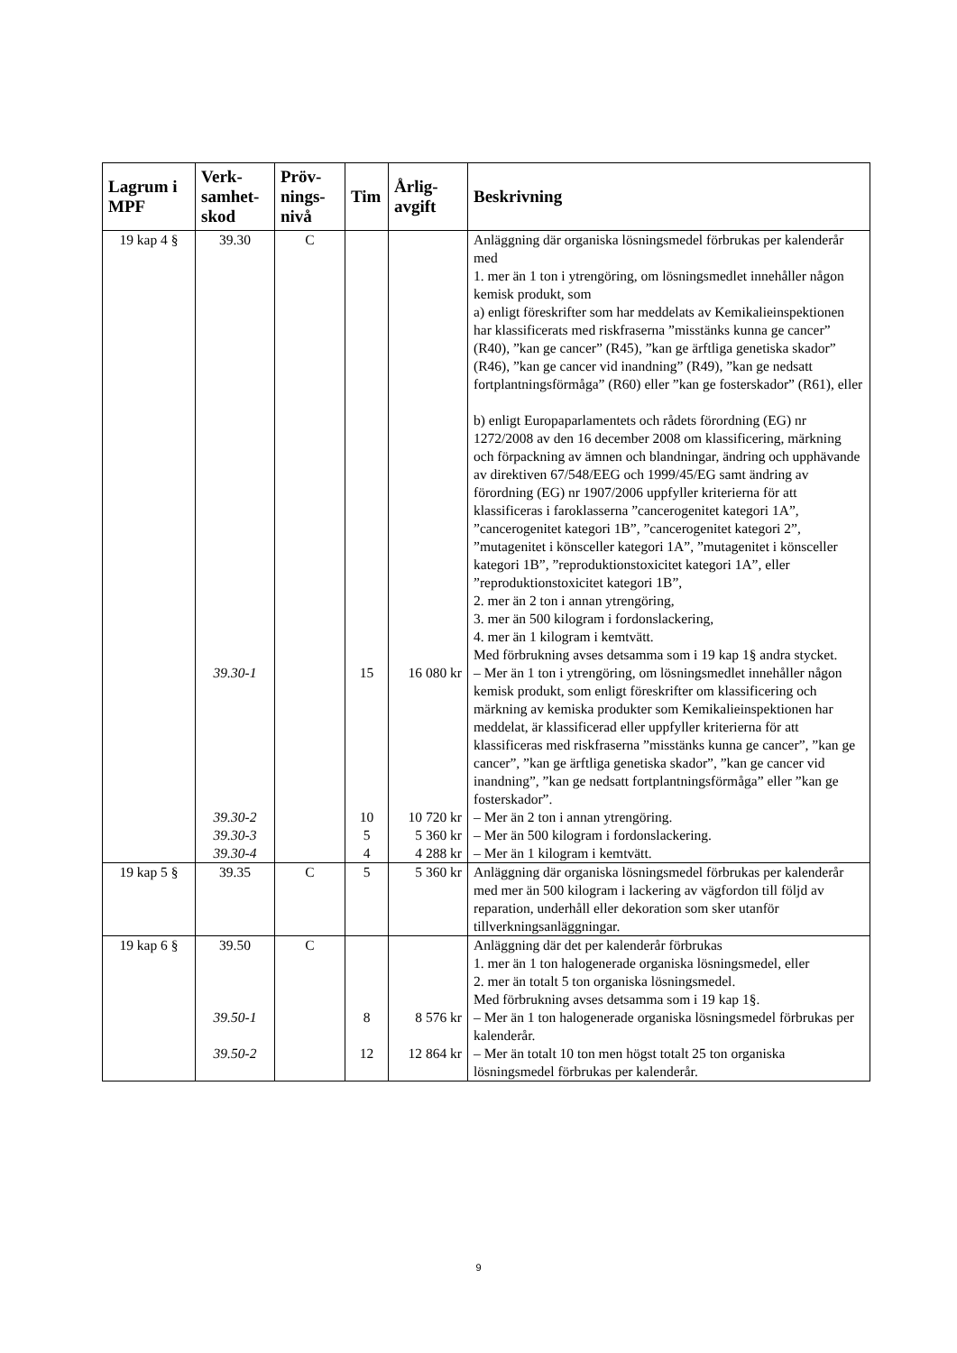| Lagrum i MPF | Verk-samhet-skod | Pröv-nings-nivå | Tim | Årlig-avgift | Beskrivning |
| --- | --- | --- | --- | --- | --- |
| 19 kap 4 § | 39.30 | C | | | Anläggning där organiska lösningsmedel förbrukas per kalenderår med 1. mer än 1 ton i ytrengöring, om lösningsmedlet innehåller någon kemisk produkt, som a) enligt föreskrifter som har meddelats av Kemikalieinspektionen har klassificerats med riskfraserna ”misstänks kunna ge cancer” (R40), ”kan ge cancer” (R45), ”kan ge ärftliga genetiska skador” (R46), ”kan ge cancer vid inandning” (R49), ”kan ge nedsatt fortplantningsförmåga” (R60) eller ”kan ge fosterskador” (R61), eller b) enligt Europaparlamentets och rådets förordning (EG) nr 1272/2008 av den 16 december 2008 om klassificering, märkning och förpackning av ämnen och blandningar, ändring och upphävande av direktiven 67/548/EEG och 1999/45/EG samt ändring av förordning (EG) nr 1907/2006 uppfyller kriterierna för att klassificeras i faroklasserna ”cancerogenitet kategori 1A”, ”cancerogenitet kategori 1B”, ”cancerogenitet kategori 2”, ”mutagenitet i könsceller kategori 1A”, ”mutagenitet i könsceller kategori 1B”, ”reproduktionstoxicitet kategori 1A”, eller ”reproduktionstoxicitet kategori 1B”, 2. mer än 2 ton i annan ytrengöring, 3. mer än 500 kilogram i fordonslackering, 4. mer än 1 kilogram i kemtvätt. Med förbrukning avses detsamma som i 19 kap 1§ andra stycket. |
| | 39.30-1 | | 15 | 16 080 kr | – Mer än 1 ton i ytrengöring, om lösningsmedlet innehåller någon kemisk produkt, som enligt föreskrifter om klassificering och märkning av kemiska produkter som Kemikalieinspektionen har meddelat, är klassificerad eller uppfyller kriterierna för att klassificeras med riskfraserna ”misstänks kunna ge cancer”, ”kan ge cancer”, ”kan ge ärftliga genetiska skador”, ”kan ge cancer vid inandning”, ”kan ge nedsatt fortplantningsförmåga” eller ”kan ge fosterskador”. |
| | 39.30-2 | | 10 | 10 720 kr | – Mer än 2 ton i annan ytrengöring. |
| | 39.30-3 | | 5 | 5 360 kr | – Mer än 500 kilogram i fordonslackering. |
| | 39.30-4 | | 4 | 4 288 kr | – Mer än 1 kilogram i kemtvätt. |
| 19 kap 5 § | 39.35 | C | 5 | 5 360 kr | Anläggning där organiska lösningsmedel förbrukas per kalenderår med mer än 500 kilogram i lackering av vägfordon till följd av reparation, underhåll eller dekoration som sker utanför tillverkningsanläggningar. |
| 19 kap 6 § | 39.50 | C | | | Anläggning där det per kalenderår förbrukas 1. mer än 1 ton halogenerade organiska lösningsmedel, eller 2. mer än totalt 5 ton organiska lösningsmedel. Med förbrukning avses detsamma som i 19 kap 1§. |
| | 39.50-1 | | 8 | 8 576 kr | – Mer än 1 ton halogenerade organiska lösningsmedel förbrukas per kalenderår. |
| | 39.50-2 | | 12 | 12 864 kr | – Mer än totalt 10 ton men högst totalt 25 ton organiska lösningsmedel förbrukas per kalenderår. |
9